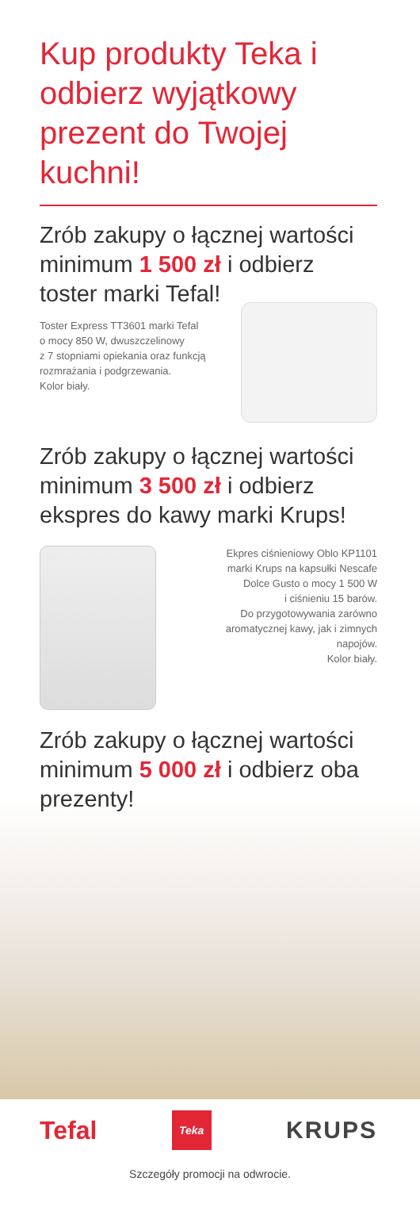Kup produkty Teka i odbierz wyjątkowy prezent do Twojej kuchni!
Zrób zakupy o łącznej wartości minimum 1 500 zł i odbierz toster marki Tefal!
Toster Express TT3601 marki Tefal
o mocy 850 W, dwuszczelinowy
z 7 stopniami opiekania oraz funkcją
rozmrażania i podgrzewania.
Kolor biały.
Zrób zakupy o łącznej wartości minimum 3 500 zł i odbierz ekspres do kawy marki Krups!
Ekpres ciśnieniowy Oblo KP1101
marki Krups na kapsułki Nescafe
Dolce Gusto o mocy 1 500 W
i ciśnieniu 15 barów.
Do przygotowywania zarówno
aromatycznej kawy, jak i zimnych
napojów.
Kolor biały.
Zrób zakupy o łącznej wartości minimum 5 000 zł i odbierz oba prezenty!
Tefal Teka KRUPS
Szczegóły promocji na odwrocie.